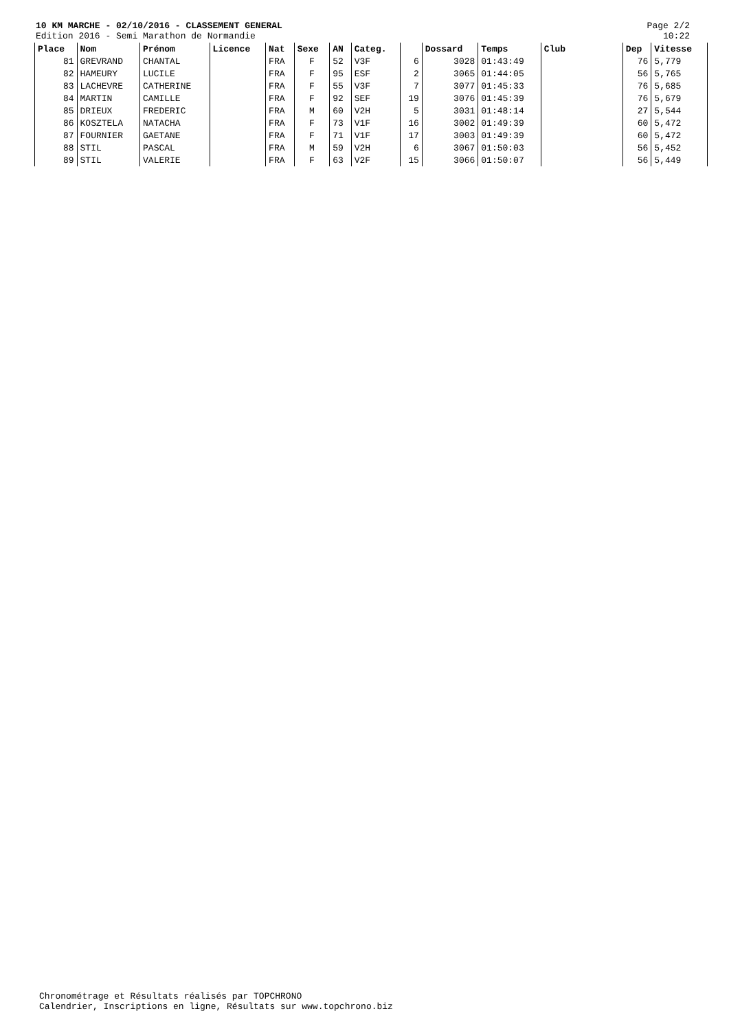10 KM MARCHE - 02/10/2016 - CLASSEMENT GENERAL
Edition 2016 - Semi Marathon de Normandie
Page 2/2
10:22
| Place | Nom | Prénom | Licence | Nat | Sexe | AN | Categ. | | Dossard | Temps | Club | Dep | Vitesse |
| --- | --- | --- | --- | --- | --- | --- | --- | --- | --- | --- | --- | --- | --- |
| 81 | GREVRAND | CHANTAL | | FRA | F | 52 | V3F | 6 | 3028 | 01:43:49 | | 76 | 5,779 |
| 82 | HAMEURY | LUCILE | | FRA | F | 95 | ESF | 2 | 3065 | 01:44:05 | | 56 | 5,765 |
| 83 | LACHEVRE | CATHERINE | | FRA | F | 55 | V3F | 7 | 3077 | 01:45:33 | | 76 | 5,685 |
| 84 | MARTIN | CAMILLE | | FRA | F | 92 | SEF | 19 | 3076 | 01:45:39 | | 76 | 5,679 |
| 85 | DRIEUX | FREDERIC | | FRA | M | 60 | V2H | 5 | 3031 | 01:48:14 | | 27 | 5,544 |
| 86 | KOSZTELA | NATACHA | | FRA | F | 73 | V1F | 16 | 3002 | 01:49:39 | | 60 | 5,472 |
| 87 | FOURNIER | GAETANE | | FRA | F | 71 | V1F | 17 | 3003 | 01:49:39 | | 60 | 5,472 |
| 88 | STIL | PASCAL | | FRA | M | 59 | V2H | 6 | 3067 | 01:50:03 | | 56 | 5,452 |
| 89 | STIL | VALERIE | | FRA | F | 63 | V2F | 15 | 3066 | 01:50:07 | | 56 | 5,449 |
Chronométrage et Résultats réalisés par TOPCHRONO
Calendrier, Inscriptions en ligne, Résultats sur www.topchrono.biz